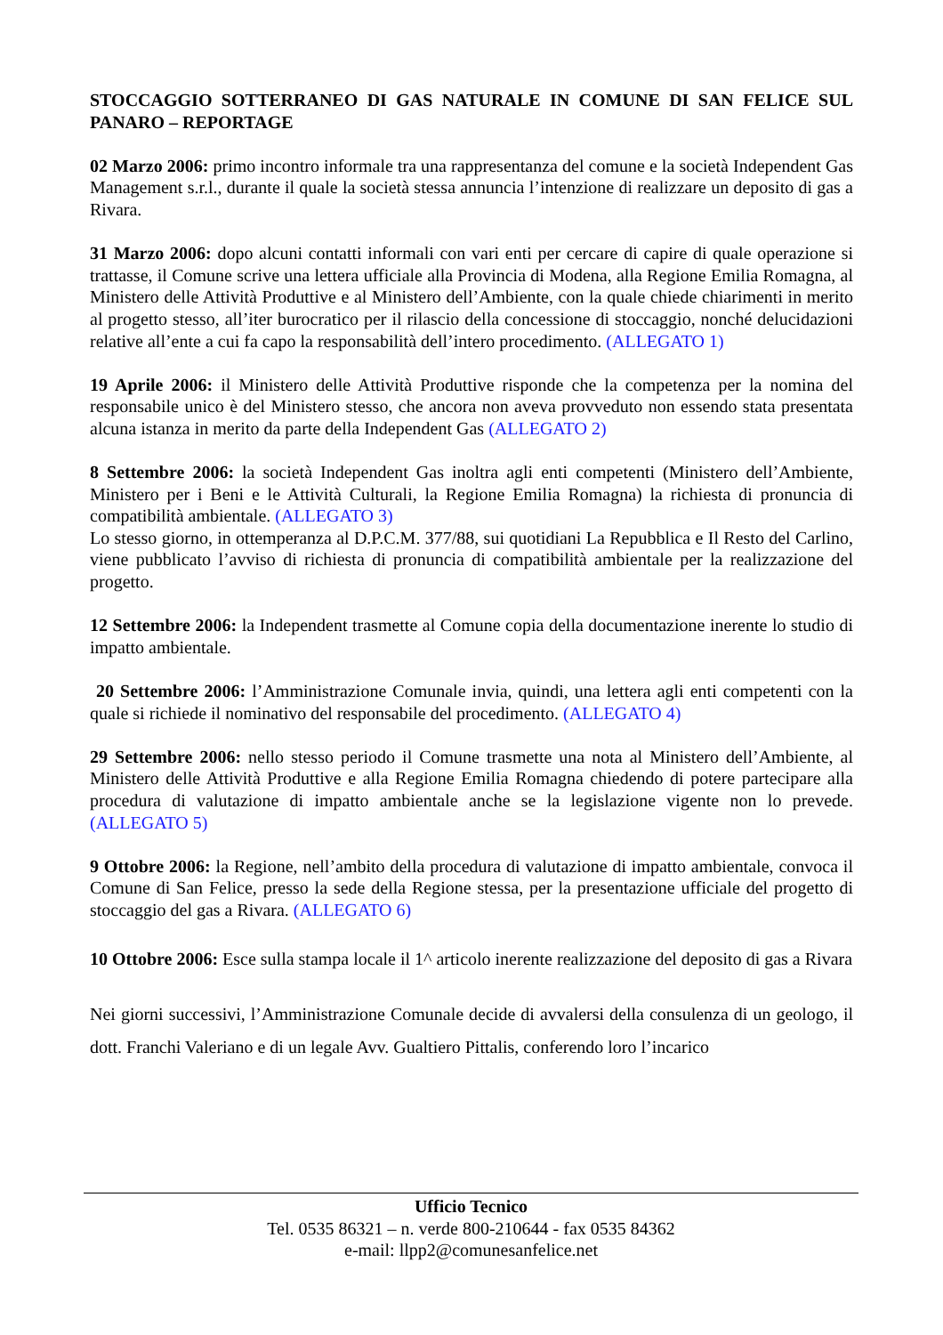STOCCAGGIO SOTTERRANEO DI GAS NATURALE IN COMUNE DI SAN FELICE SUL PANARO – REPORTAGE
02 Marzo 2006: primo incontro informale tra una rappresentanza del comune e la società Independent Gas Management s.r.l., durante il quale la società stessa annuncia l’intenzione di realizzare un deposito di gas a Rivara.
31 Marzo 2006: dopo alcuni contatti informali con vari enti per cercare di capire di quale operazione si trattasse, il Comune scrive una lettera ufficiale alla Provincia di Modena, alla Regione Emilia Romagna, al Ministero delle Attività Produttive e al Ministero dell’Ambiente, con la quale chiede chiarimenti in merito al progetto stesso, all’iter burocratico per il rilascio della concessione di stoccaggio, nonché delucidazioni relative all’ente a cui fa capo la responsabilità dell’intero procedimento. (ALLEGATO 1)
19 Aprile 2006: il Ministero delle Attività Produttive risponde che la competenza per la nomina del responsabile unico è del Ministero stesso, che ancora non aveva provveduto non essendo stata presentata alcuna istanza in merito da parte della Independent Gas (ALLEGATO 2)
8 Settembre 2006: la società Independent Gas inoltra agli enti competenti (Ministero dell’Ambiente, Ministero per i Beni e le Attività Culturali, la Regione Emilia Romagna) la richiesta di pronuncia di compatibilità ambientale. (ALLEGATO 3)
Lo stesso giorno, in ottemperanza al D.P.C.M. 377/88, sui quotidiani La Repubblica e Il Resto del Carlino, viene pubblicato l’avviso di richiesta di pronuncia di compatibilità ambientale per la realizzazione del progetto.
12 Settembre 2006: la Independent trasmette al Comune copia della documentazione inerente lo studio di impatto ambientale.
20 Settembre 2006: l’Amministrazione Comunale invia, quindi, una lettera agli enti competenti con la quale si richiede il nominativo del responsabile del procedimento. (ALLEGATO 4)
29 Settembre 2006: nello stesso periodo il Comune trasmette una nota al Ministero dell’Ambiente, al Ministero delle Attività Produttive e alla Regione Emilia Romagna chiedendo di potere partecipare alla procedura di valutazione di impatto ambientale anche se la legislazione vigente non lo prevede. (ALLEGATO 5)
9 Ottobre 2006: la Regione, nell’ambito della procedura di valutazione di impatto ambientale, convoca il Comune di San Felice, presso la sede della Regione stessa, per la presentazione ufficiale del progetto di stoccaggio del gas a Rivara. (ALLEGATO 6)
10 Ottobre 2006: Esce sulla stampa locale il 1^ articolo inerente realizzazione del deposito di gas a Rivara
Nei giorni successivi, l’Amministrazione Comunale decide di avvalersi della consulenza di un geologo, il dott. Franchi Valeriano e di un legale Avv. Gualtiero Pittalis, conferendo loro l’incarico
Ufficio Tecnico
Tel. 0535 86321 – n. verde 800-210644 - fax 0535 84362
e-mail: llpp2@comunesanfelice.net